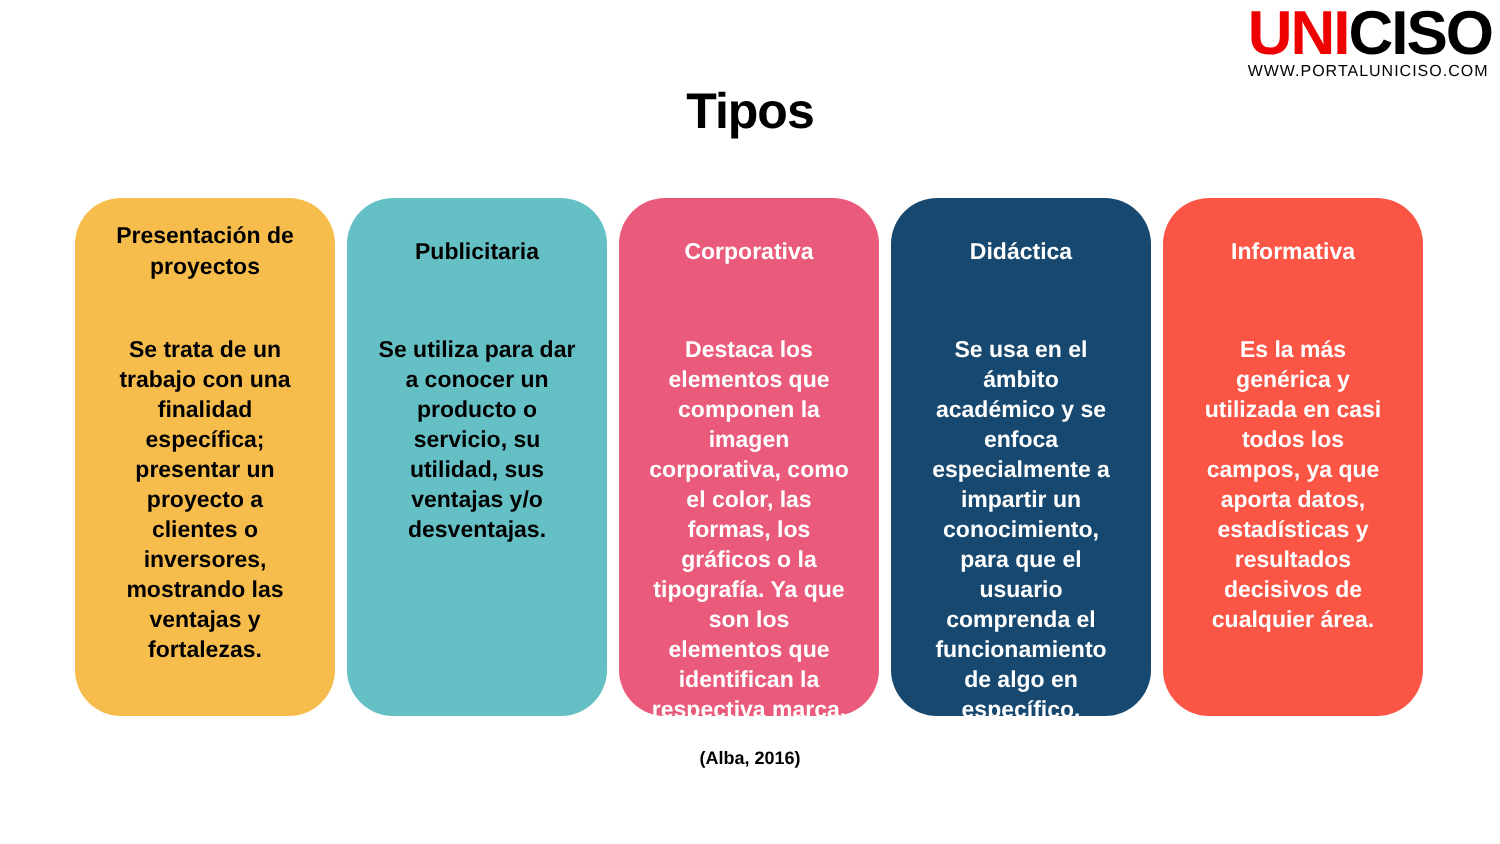UNICISO
WWW.PORTALUNICISO.COM
Tipos
Presentación de proyectos
Se trata de un trabajo con una finalidad específica; presentar un proyecto a clientes o inversores, mostrando las ventajas y fortalezas.
Publicitaria
Se utiliza para dar a conocer un producto o servicio, su utilidad, sus ventajas y/o desventajas.
Corporativa
Destaca los elementos que componen la imagen corporativa, como el color, las formas, los gráficos o la tipografía. Ya que son los elementos que identifican la respectiva marca.
Didáctica
Se usa en el ámbito académico y se enfoca especialmente a impartir un conocimiento, para que el usuario comprenda el funcionamiento de algo en específico.
Informativa
Es la más genérica y utilizada en casi todos los campos, ya que aporta datos, estadísticas y resultados decisivos de cualquier área.
(Alba, 2016)